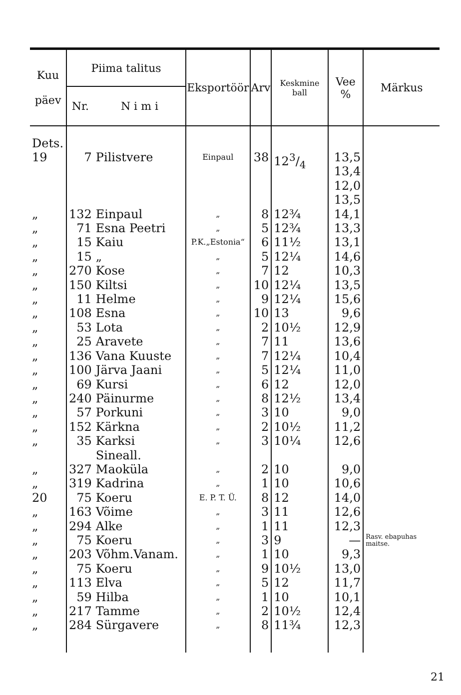| Kuu päev | Piima talitus | | Eksportöör | Arv | Keskmine ball | Vee % | Märkus |
| --- | --- | --- | --- | --- | --- | --- | --- |
| | Nr. | N i m i | | | | | |
| Dets. 19 | 7 | Pilistvere | Einpaul | 38 | 123/4 | 13,5 13,4 12,0 13,5 | |
| „ | 132 | Einpaul | „ | 8 | 12¾ | 14,1 | |
| „ | 71 | Esna Peetri | „ | 5 | 12¾ | 13,3 | |
| „ | 15 | Kaiu | P.K.„Estonia“ | 6 | 11½ | 13,1 | |
| „ | 15 | „ | „ | 5 | 12¼ | 14,6 | |
| „ | 270 | Kose | „ | 7 | 12 | 10,3 | |
| „ | 150 | Kiltsi | „ | 10 | 12¼ | 13,5 | |
| „ | 11 | Helme | „ | 9 | 12¼ | 15,6 | |
| „ | 108 | Esna | „ | 10 | 13 | 9,6 | |
| „ | 53 | Lota | „ | 2 | 10½ | 12,9 | |
| „ | 25 | Aravete | „ | 7 | 11 | 13,6 | |
| „ | 136 | Vana Kuuste | „ | 7 | 12¼ | 10,4 | |
| „ | 100 | Järva Jaani | „ | 5 | 12¼ | 11,0 | |
| „ | 69 | Kursi | „ | 6 | 12 | 12,0 | |
| „ | 240 | Päinurme | „ | 8 | 12½ | 13,4 | |
| „ | 57 | Porkuni | „ | 3 | 10 | 9,0 | |
| „ | 152 | Kärkna | „ | 2 | 10½ | 11,2 | |
| „ | 35 | Karksi Sineall. | „ | 3 | 10¼ | 12,6 | |
| „ | 327 | Maoküla | „ | 2 | 10 | 9,0 | |
| „ | 319 | Kadrina | „ | 1 | 10 | 10,6 | |
| 20 | 75 | Koeru | E. P. T. Ü. | 8 | 12 | 14,0 | |
| „ | 163 | Võime | „ | 3 | 11 | 12,6 | |
| „ | 294 | Alke | „ | 1 | 11 | 12,3 | |
| „ | 75 | Koeru | „ | 3 | 9 | — | Rasv. ebapuhas maitse. |
| „ | 203 | Võhm.Vanam. | „ | 1 | 10 | 9,3 | |
| „ | 75 | Koeru | „ | 9 | 10½ | 13,0 | |
| „ | 113 | Elva | „ | 5 | 12 | 11,7 | |
| „ | 59 | Hilba | „ | 1 | 10 | 10,1 | |
| „ | 217 | Tamme | „ | 2 | 10½ | 12,4 | |
| „ | 284 | Sürgavere | „ | 8 | 11¾ | 12,3 | |
21